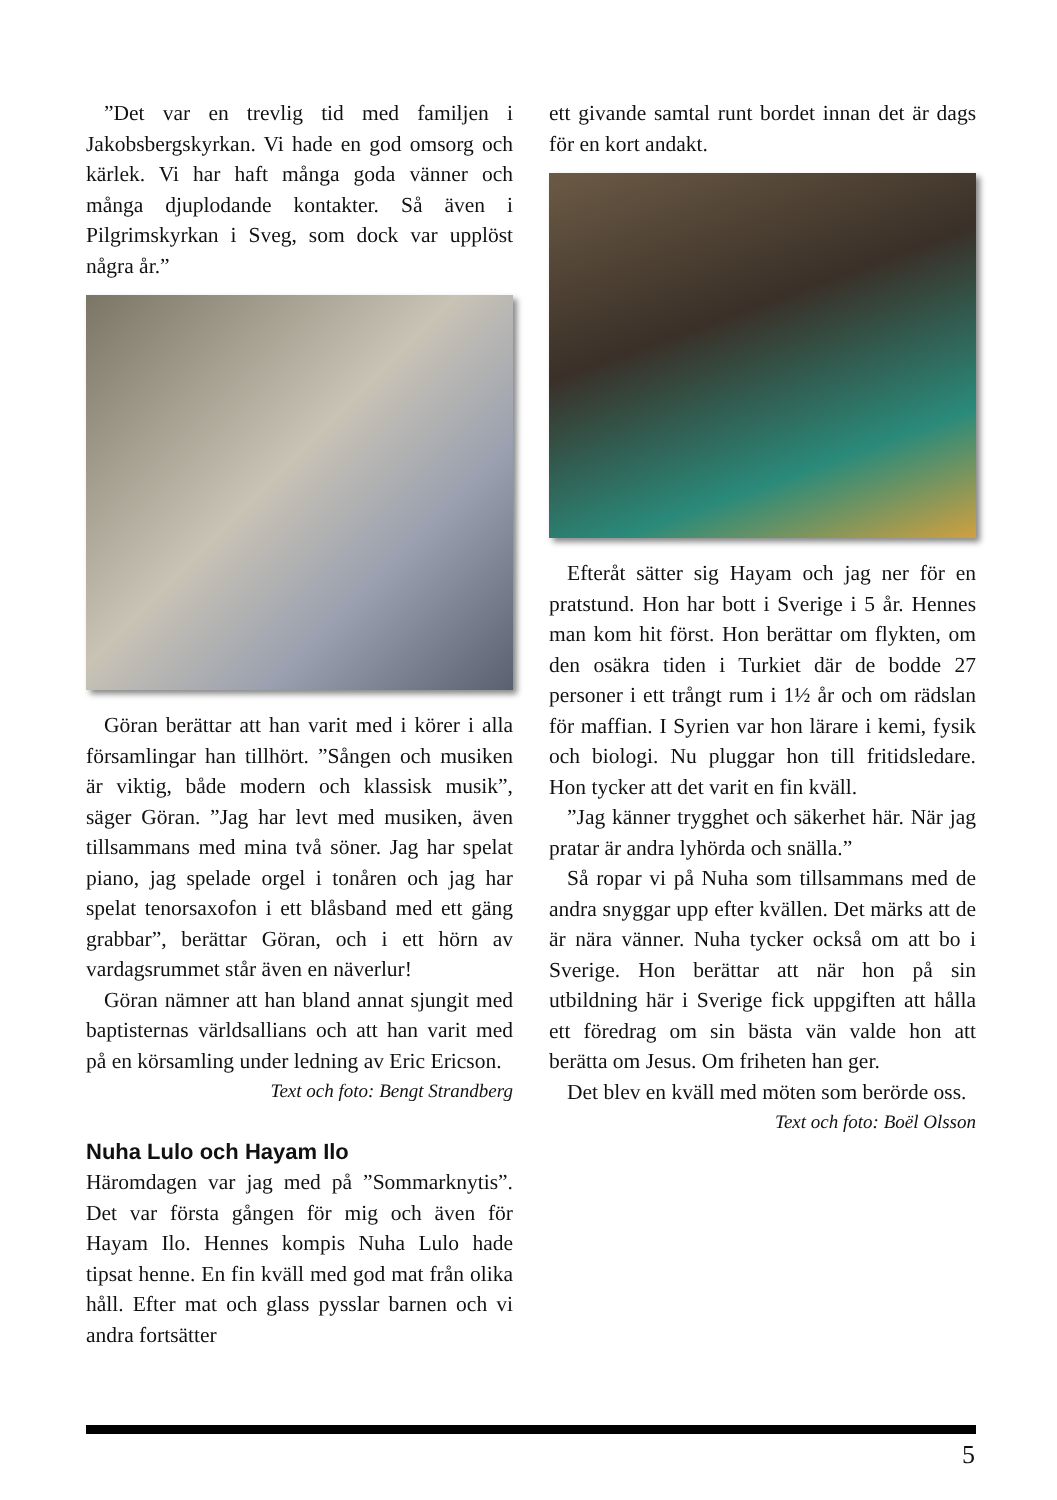”Det var en trevlig tid med familjen i Jakobsbergskyrkan. Vi hade en god omsorg och kärlek. Vi har haft många goda vänner och många djuplodande kontakter. Så även i Pilgrimskyrkan i Sveg, som dock var upplöst några år.”
Göran berättar att han varit med i körer i alla församlingar han tillhört. ”Sången och musiken är viktig, både modern och klassisk musik”, säger Göran. ”Jag har levt med musiken, även tillsammans med mina två söner. Jag har spelat piano, jag spelade orgel i tonåren och jag har spelat tenorsaxofon i ett blåsband med ett gäng grabbar”, berättar Göran, och i ett hörn av vardagsrummet står även en näverlur!
Göran nämner att han bland annat sjungit med baptisternas världsallians och att han varit med på en körsamling under ledning av Eric Ericson.
Text och foto: Bengt Strandberg
Nuha Lulo och Hayam Ilo
Häromdagen var jag med på ”Sommarknytis”. Det var första gången för mig och även för Hayam Ilo. Hennes kompis Nuha Lulo hade tipsat henne. En fin kväll med god mat från olika håll. Efter mat och glass pysslar barnen och vi andra fortsätter
ett givande samtal runt bordet innan det är dags för en kort andakt.
Efteråt sätter sig Hayam och jag ner för en pratstund. Hon har bott i Sverige i 5 år. Hennes man kom hit först. Hon berättar om flykten, om den osäkra tiden i Turkiet där de bodde 27 personer i ett trångt rum i 1½ år och om rädslan för maffian. I Syrien var hon lärare i kemi, fysik och biologi. Nu pluggar hon till fritidsledare. Hon tycker att det varit en fin kväll.
”Jag känner trygghet och säkerhet här. När jag pratar är andra lyhörda och snälla.”
Så ropar vi på Nuha som tillsammans med de andra snyggar upp efter kvällen. Det märks att de är nära vänner. Nuha tycker också om att bo i Sverige. Hon berättar att när hon på sin utbildning här i Sverige fick uppgiften att hålla ett föredrag om sin bästa vän valde hon att berätta om Jesus. Om friheten han ger.
Det blev en kväll med möten som berörde oss.
Text och foto: Boël Olsson
5